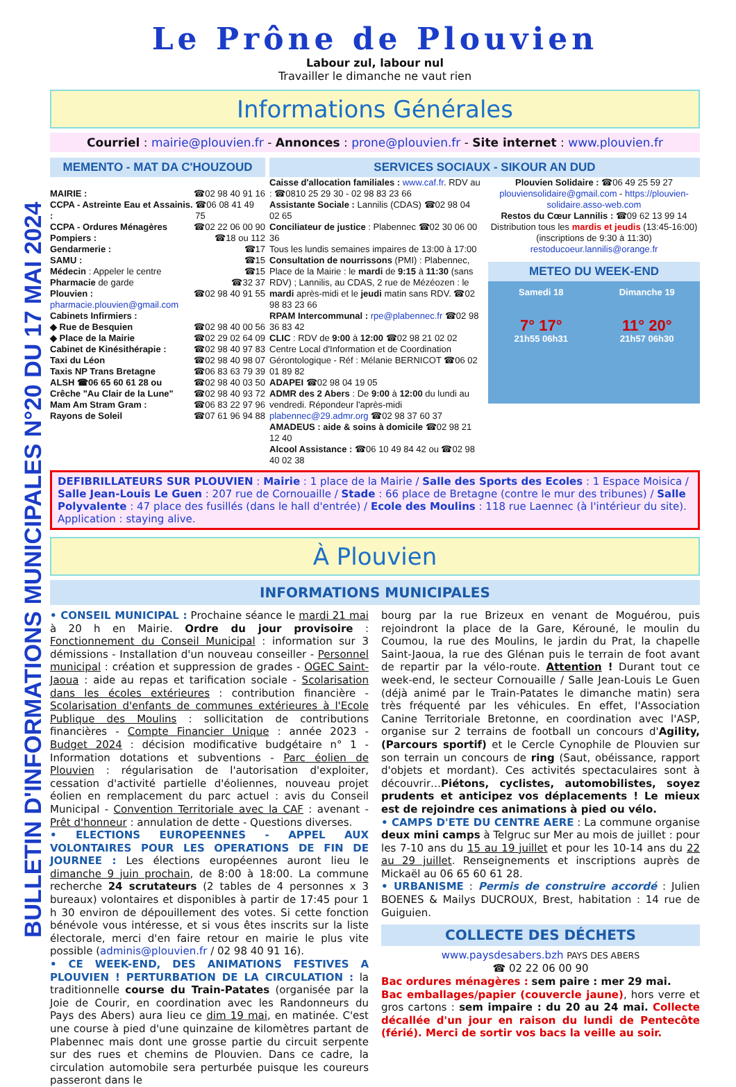BULLETIN D'INFORMATIONS MUNICIPALES N°20 DU 17 MAI 2024
Le Prône de Plouvien
Labour zul, labour nul
Travailler le dimanche ne vaut rien
Informations Générales
Courriel : mairie@plouvien.fr - Annonces : prone@plouvien.fr - Site internet : www.plouvien.fr
MEMENTO - MAT DA C'HOUZOUD
MAIRIE : ☎02 98 40 91 16
CCPA - Astreinte Eau et Assainis. : ☎06 08 41 49 75
CCPA - Ordures Ménagères ☎02 22 06 00 90
Pompiers : ☎18 ou 112
Gendarmerie : ☎17
SAMU : ☎15
Médecin : Appeler le centre ☎15
Pharmacie de garde ☎32 37
Plouvien : ☎02 98 40 91 55
pharmacie.plouvien@gmail.com
Cabinets Infirmiers :
◆ Rue de Besquien ☎02 98 40 00 56
◆ Place de la Mairie ☎02 29 02 64 09
Cabinet de Kinésithérapie : ☎02 98 40 97 83
Taxi du Léon ☎02 98 40 98 07
Taxis NP Trans Bretagne ☎06 83 63 79 39
ALSH ☎06 65 60 61 28 ou ☎02 98 40 03 50
Crêche "Au Clair de la Lune" ☎02 98 40 93 72
Mam Am Stram Gram : ☎06 83 22 97 96
Rayons de Soleil ☎07 61 96 94 88
SERVICES SOCIAUX - SIKOUR AN DUD
Caisse d'allocation familiales : www.caf.fr. RDV au : ☎0810 25 29 30 - 02 98 83 23 66
Assistante Sociale : Lannilis (CDAS) ☎02 98 04 02 65
Conciliateur de justice : Plabennec ☎02 30 06 00 36
Tous les lundis semaines impaires de 13:00 à 17:00
Consultation de nourrissons (PMI) : Plabennec, Place de la Mairie : le mardi de 9:15 à 11:30 (sans RDV) ; Lannilis, au CDAS, 2 rue de Mézéozen : le mardi après-midi et le jeudi matin sans RDV. ☎02 98 83 23 66
RPAM Intercommunal : rpe@plabennec.fr ☎02 98 36 83 42
CLIC : RDV de 9:00 à 12:00 ☎02 98 21 02 02
Centre Local d'Information et de Coordination Gérontologique - Réf : Mélanie BERNICOT ☎06 02 01 89 82
ADAPEI ☎02 98 04 19 05
ADMR des 2 Abers : De 9:00 à 12:00 du lundi au vendredi. Répondeur l'après-midi
plabennec@29.admr.org ☎02 98 37 60 37
AMADEUS : aide & soins à domicile ☎02 98 21 12 40
Alcool Assistance : ☎06 10 49 84 42 ou ☎02 98 40 02 38
Plouvien Solidaire : ☎06 49 25 59 27
plouviensolidaire@gmail.com - https://plouvien-solidaire.asso-web.com
Restos du Cœur Lannilis : ☎09 62 13 99 14
Distribution tous les mardis et jeudis (13:45-16:00)
(inscriptions de 9:30 à 11:30)
restoducoeur.lannilis@orange.fr
METEO DU WEEK-END
Samedi 18
7° 17°
21h55 06h31
Dimanche 19
11° 20°
21h57 06h30
DEFIBRILLATEURS SUR PLOUVIEN : Mairie : 1 place de la Mairie / Salle des Sports des Ecoles : 1 Espace Moisica / Salle Jean-Louis Le Guen : 207 rue de Cornouaille / Stade : 66 place de Bretagne (contre le mur des tribunes) / Salle Polyvalente : 47 place des fusillés (dans le hall d'entrée) / Ecole des Moulins : 118 rue Laennec (à l'intérieur du site). Application : staying alive.
À Plouvien
INFORMATIONS MUNICIPALES
• CONSEIL MUNICIPAL : Prochaine séance le mardi 21 mai à 20 h en Mairie. Ordre du jour provisoire : Fonctionnement du Conseil Municipal : information sur 3 démissions - Installation d'un nouveau conseiller - Personnel municipal : création et suppression de grades - OGEC Saint-Jaoua : aide au repas et tarification sociale - Scolarisation dans les écoles extérieures : contribution financière - Scolarisation d'enfants de communes extérieures à l'Ecole Publique des Moulins : sollicitation de contributions financières - Compte Financier Unique : année 2023 - Budget 2024 : décision modificative budgétaire n° 1 - Information dotations et subventions - Parc éolien de Plouvien : régularisation de l'autorisation d'exploiter, cessation d'activité partielle d'éoliennes, nouveau projet éolien en remplacement du parc actuel : avis du Conseil Municipal - Convention Territoriale avec la CAF : avenant - Prêt d'honneur : annulation de dette - Questions diverses.
• ELECTIONS EUROPEENNES - APPEL AUX VOLONTAIRES POUR LES OPERATIONS DE FIN DE JOURNEE : Les élections européennes auront lieu le dimanche 9 juin prochain, de 8:00 à 18:00. La commune recherche 24 scrutateurs (2 tables de 4 personnes x 3 bureaux) volontaires et disponibles à partir de 17:45 pour 1 h 30 environ de dépouillement des votes. Si cette fonction bénévole vous intéresse, et si vous êtes inscrits sur la liste électorale, merci d'en faire retour en mairie le plus vite possible (adminis@plouvien.fr / 02 98 40 91 16).
• CE WEEK-END, DES ANIMATIONS FESTIVES A PLOUVIEN ! PERTURBATION DE LA CIRCULATION : la traditionnelle course du Train-Patates (organisée par la Joie de Courir, en coordination avec les Randonneurs du Pays des Abers) aura lieu ce dim 19 mai, en matinée. C'est une course à pied d'une quinzaine de kilomètres partant de Plabennec mais dont une grosse partie du circuit serpente sur des rues et chemins de Plouvien. Dans ce cadre, la circulation automobile sera perturbée puisque les coureurs passeront dans le
bourg par la rue Brizeux en venant de Moguérou, puis rejoindront la place de la Gare, Kérouné, le moulin du Coumou, la rue des Moulins, le jardin du Prat, la chapelle Saint-Jaoua, la rue des Glénan puis le terrain de foot avant de repartir par la vélo-route. Attention ! Durant tout ce week-end, le secteur Cornouaille / Salle Jean-Louis Le Guen (déjà animé par le Train-Patates le dimanche matin) sera très fréquenté par les véhicules. En effet, l'Association Canine Territoriale Bretonne, en coordination avec l'ASP, organise sur 2 terrains de football un concours d'Agility, (Parcours sportif) et le Cercle Cynophile de Plouvien sur son terrain un concours de ring (Saut, obéissance, rapport d'objets et mordant). Ces activités spectaculaires sont à découvrir…Piétons, cyclistes, automobilistes, soyez prudents et anticipez vos déplacements ! Le mieux est de rejoindre ces animations à pied ou vélo.
• CAMPS D'ETE DU CENTRE AERE : La commune organise deux mini camps à Telgruc sur Mer au mois de juillet : pour les 7-10 ans du 15 au 19 juillet et pour les 10-14 ans du 22 au 29 juillet. Renseignements et inscriptions auprès de Mickaël au 06 65 60 61 28.
• URBANISME : Permis de construire accordé : Julien BOENES & Mailys DUCROUX, Brest, habitation : 14 rue de Guiguien.
COLLECTE DES DÉCHETS
www.paysdesabers.bzh PAYS DES ABERS
☎ 02 22 06 00 90
Bac ordures ménagères : sem paire : mer 29 mai.
Bac emballages/papier (couvercle jaune), hors verre et gros cartons : sem impaire : du 20 au 24 mai. Collecte décallée d'un jour en raison du lundi de Pentecôte (férié). Merci de sortir vos bacs la veille au soir.